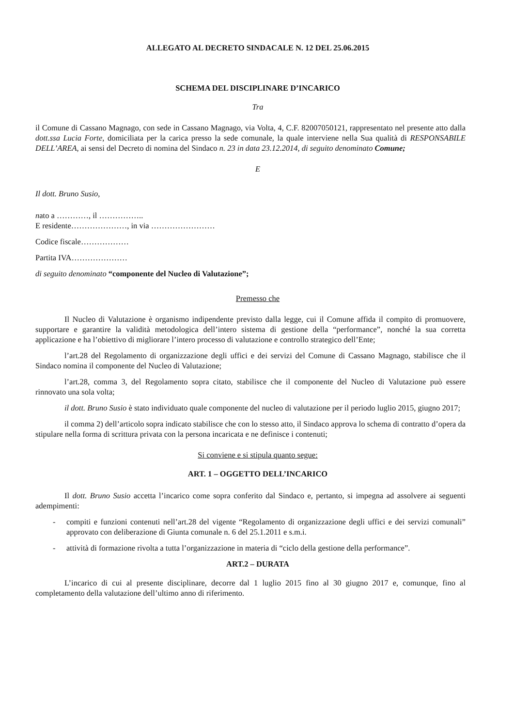ALLEGATO AL DECRETO SINDACALE N. 12 DEL 25.06.2015
SCHEMA DEL DISCIPLINARE D’INCARICO
Tra
il Comune di Cassano Magnago, con sede in Cassano Magnago, via Volta, 4, C.F. 82007050121, rappresentato nel presente atto dalla dott.ssa Lucia Forte, domiciliata per la carica presso la sede comunale, la quale interviene nella Sua qualità di RESPONSABILE DELL’AREA, ai sensi del Decreto di nomina del Sindaco n. 23 in data 23.12.2014, di seguito denominato Comune;
E
Il dott. Bruno Susio,
nato a …………, il ……………..
E residente…………………, in via ……………………
Codice fiscale………………
Partita IVA…………………
di seguito denominato “componente del Nucleo di Valutazione”;
Premesso che
Il Nucleo di Valutazione è organismo indipendente previsto dalla legge, cui il Comune affida il compito di promuovere, supportare e garantire la validità metodologica dell’intero sistema di gestione della “performance”, nonché la sua corretta applicazione e ha l’obiettivo di migliorare l’intero processo di valutazione e controllo strategico dell’Ente;
l’art.28 del Regolamento di organizzazione degli uffici e dei servizi del Comune di Cassano Magnago, stabilisce che il Sindaco nomina il componente del Nucleo di Valutazione;
l’art.28, comma 3, del Regolamento sopra citato, stabilisce che il componente del Nucleo di Valutazione può essere rinnovato una sola volta;
il dott. Bruno Susio è stato individuato quale componente del nucleo di valutazione per il periodo luglio 2015, giugno 2017;
il comma 2) dell’articolo sopra indicato stabilisce che con lo stesso atto, il Sindaco approva lo schema di contratto d’opera da stipulare nella forma di scrittura privata con la persona incaricata e ne definisce i contenuti;
Si conviene e si stipula quanto segue:
ART. 1 – OGGETTO DELL’INCARICO
Il dott. Bruno Susio accetta l’incarico come sopra conferito dal Sindaco e, pertanto, si impegna ad assolvere ai seguenti adempimenti:
- compiti e funzioni contenuti nell’art.28 del vigente “Regolamento di organizzazione degli uffici e dei servizi comunali” approvato con deliberazione di Giunta comunale n. 6 del 25.1.2011 e s.m.i.
- attività di formazione rivolta a tutta l’organizzazione in materia di “ciclo della gestione della performance”.
ART.2 – DURATA
L’incarico di cui al presente disciplinare, decorre dal 1 luglio 2015 fino al 30 giugno 2017 e, comunque, fino al completamento della valutazione dell’ultimo anno di riferimento.